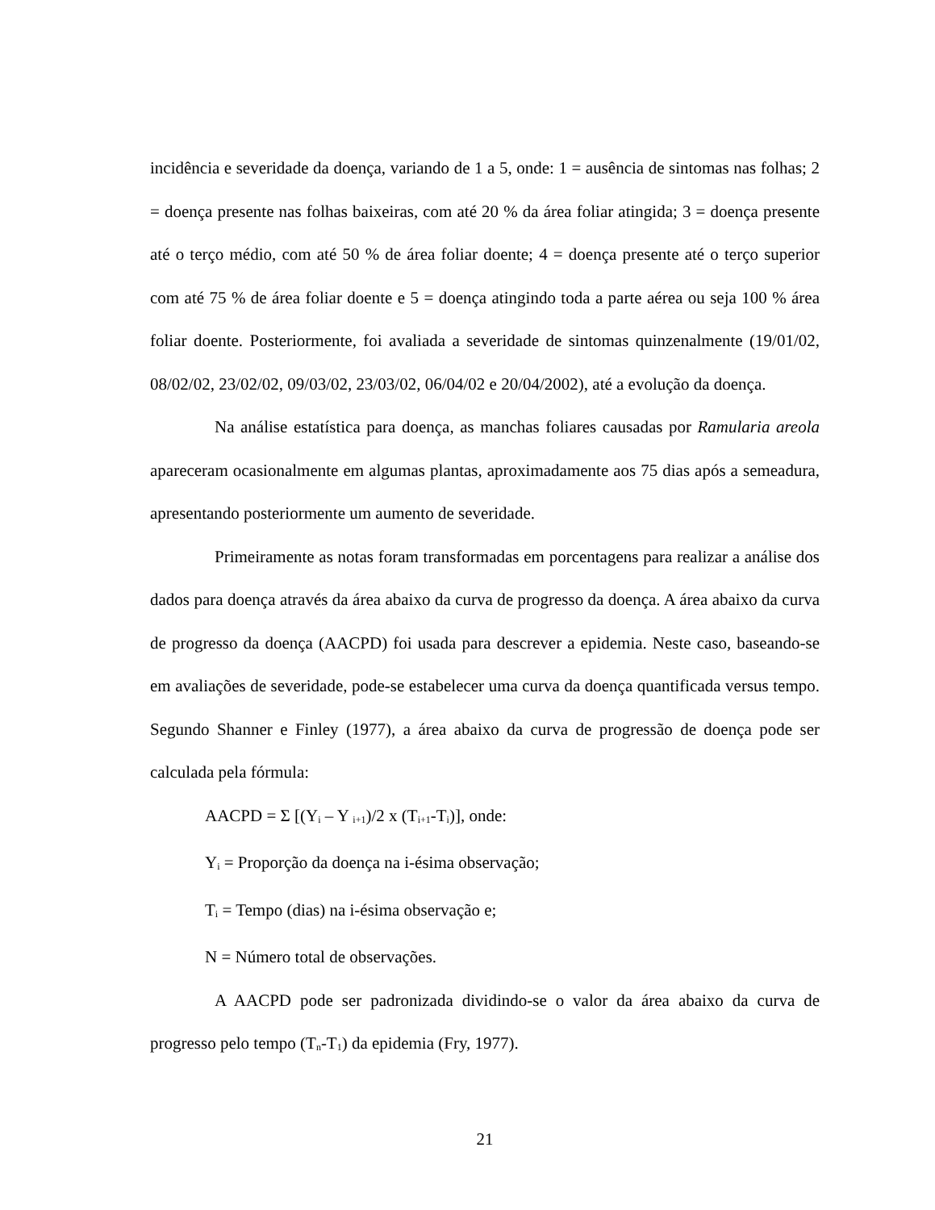incidência e severidade da doença, variando de 1 a 5, onde: 1 = ausência de sintomas nas folhas; 2 = doença presente nas folhas baixeiras, com até 20 % da área foliar atingida; 3 = doença presente até o terço médio, com até 50 % de área foliar doente; 4 = doença presente até o terço superior com até 75 % de área foliar doente e 5 = doença atingindo toda a parte aérea ou seja 100 % área foliar doente. Posteriormente, foi avaliada a severidade de sintomas quinzenalmente (19/01/02, 08/02/02, 23/02/02, 09/03/02, 23/03/02, 06/04/02 e 20/04/2002), até a evolução da doença.
Na análise estatística para doença, as manchas foliares causadas por Ramularia areola apareceram ocasionalmente em algumas plantas, aproximadamente aos 75 dias após a semeadura, apresentando posteriormente um aumento de severidade.
Primeiramente as notas foram transformadas em porcentagens para realizar a análise dos dados para doença através da área abaixo da curva de progresso da doença. A área abaixo da curva de progresso da doença (AACPD) foi usada para descrever a epidemia. Neste caso, baseando-se em avaliações de severidade, pode-se estabelecer uma curva da doença quantificada versus tempo. Segundo Shanner e Finley (1977), a área abaixo da curva de progressão de doença pode ser calculada pela fórmula:
AACPD = Σ [(Y<sub>i</sub> – Y <sub>i+1</sub>)/2 x (T<sub>i+1</sub>-T<sub>i</sub>)], onde:
Y<sub>i</sub> = Proporção da doença na i-ésima observação;
T<sub>i</sub> = Tempo (dias) na i-ésima observação e;
N = Número total de observações.
A AACPD pode ser padronizada dividindo-se o valor da área abaixo da curva de progresso pelo tempo (T<sub>n</sub>-T<sub>1</sub>) da epidemia (Fry, 1977).
21